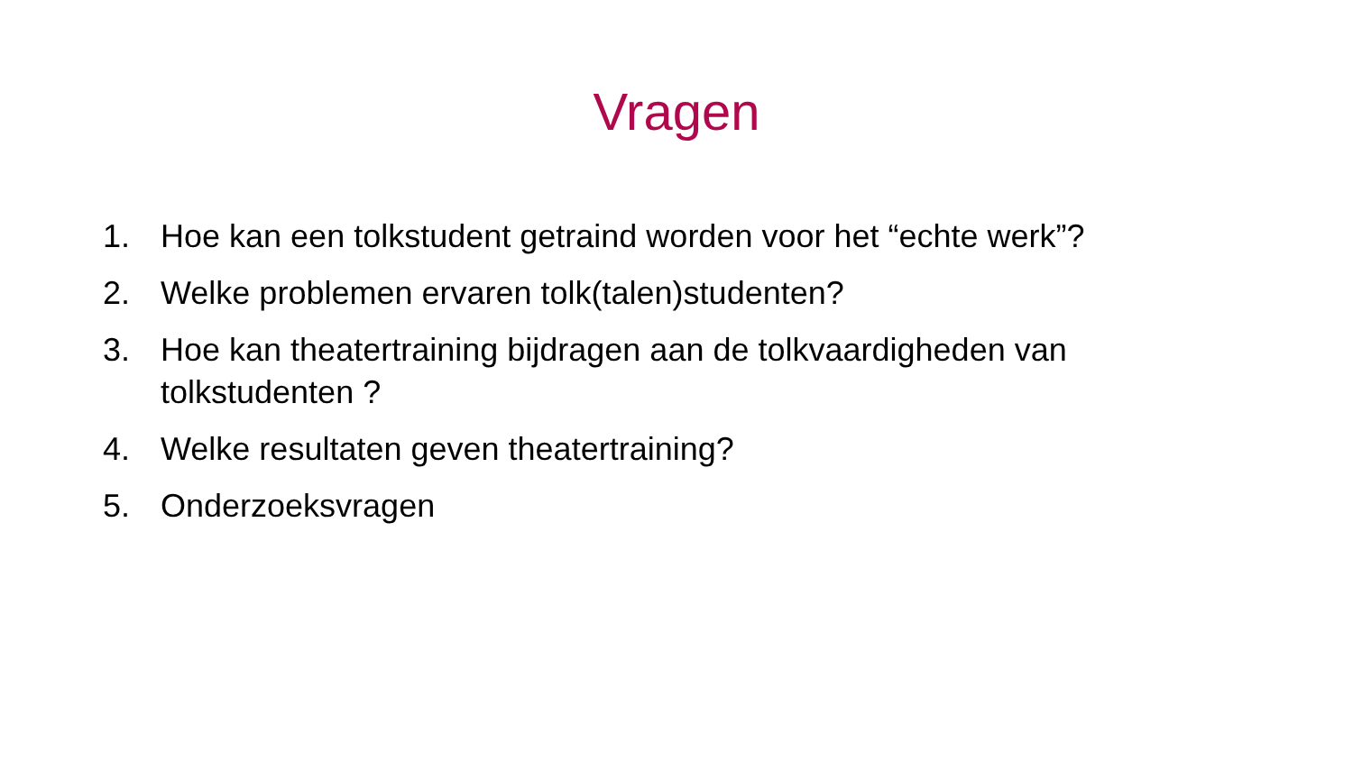Vragen
1. Hoe kan een tolkstudent getraind worden voor het “echte werk”?
2. Welke problemen ervaren tolk(talen)studenten?
3. Hoe kan theatertraining bijdragen aan de tolkvaardigheden van tolkstudenten ?
4. Welke resultaten geven theatertraining?
5. Onderzoeksvragen